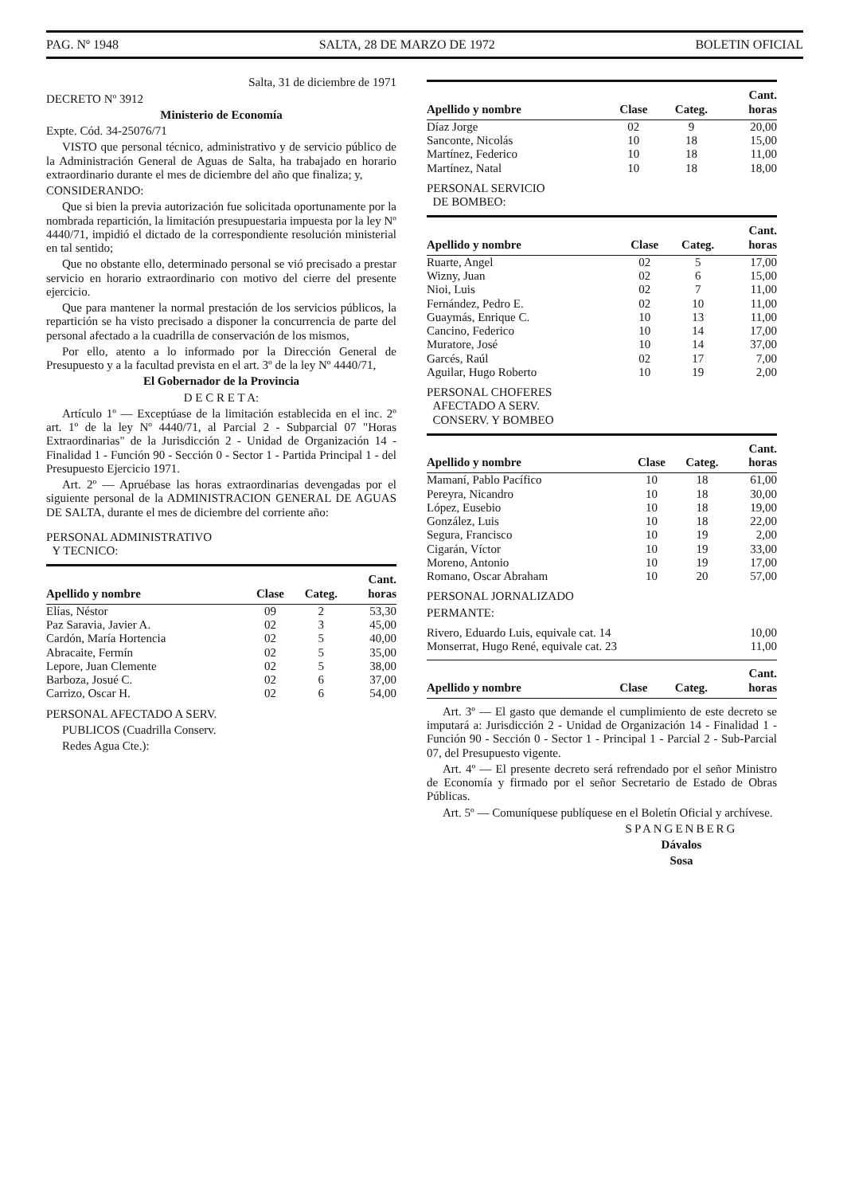PAG. Nº 1948 SALTA, 28 DE MARZO DE 1972 BOLETIN OFICIAL
Salta, 31 de diciembre de 1971
DECRETO Nº 3912
Ministerio de Economía
Expte. Cód. 34-25076/71
VISTO que personal técnico, administrativo y de servicio público de la Administración General de Aguas de Salta, ha trabajado en horario extraordinario durante el mes de diciembre del año que finaliza; y,
CONSIDERANDO:
Que si bien la previa autorización fue solicitada oportunamente por la nombrada repartición, la limitación presupuestaria impuesta por la ley Nº 4440/71, impidió el dictado de la correspondiente resolución ministerial en tal sentido;
Que no obstante ello, determinado personal se vió precisado a prestar servicio en horario extraordinario con motivo del cierre del presente ejercicio.
Que para mantener la normal prestación de los servicios públicos, la repartición se ha visto precisado a disponer la concurrencia de parte del personal afectado a la cuadrilla de conservación de los mismos,
Por ello, atento a lo informado por la Dirección General de Presupuesto y a la facultad prevista en el art. 3º de la ley Nº 4440/71,
El Gobernador de la Provincia
D E C R E T A:
Artículo 1º — Exceptúase de la limitación establecida en el inc. 2º art. 1º de la ley Nº 4440/71, al Parcial 2 - Subparcial 07 "Horas Extraordinarias" de la Jurisdicción 2 - Unidad de Organización 14 - Finalidad 1 - Función 90 - Sección 0 - Sector 1 - Partida Principal 1 - del Presupuesto Ejercicio 1971.
Art. 2º — Apruébase las horas extraordinarias devengadas por el siguiente personal de la ADMINISTRACION GENERAL DE AGUAS DE SALTA, durante el mes de diciembre del corriente año:
PERSONAL ADMINISTRATIVO
Y TECNICO:
| Apellido y nombre | Clase | Categ. | Cant. horas |
| --- | --- | --- | --- |
| Elías, Néstor | 09 | 2 | 53,30 |
| Paz Saravia, Javier A. | 02 | 3 | 45,00 |
| Cardón, María Hortencia | 02 | 5 | 40,00 |
| Abracaite, Fermín | 02 | 5 | 35,00 |
| Lepore, Juan Clemente | 02 | 5 | 38,00 |
| Barboza, Josué C. | 02 | 6 | 37,00 |
| Carrizo, Oscar H. | 02 | 6 | 54,00 |
PERSONAL AFECTADO A SERV.
PUBLICOS (Cuadrilla Conserv.
Redes Agua Cte.):
| Apellido y nombre | Clase | Categ. | Cant. horas |
| --- | --- | --- | --- |
| Díaz Jorge | 02 | 9 | 20,00 |
| Sanconte, Nicolás | 10 | 18 | 15,00 |
| Martínez, Federico | 10 | 18 | 11,00 |
| Martínez, Natal | 10 | 18 | 18,00 |
PERSONAL SERVICIO
DE BOMBEO:
| Apellido y nombre | Clase | Categ. | Cant. horas |
| --- | --- | --- | --- |
| Ruarte, Angel | 02 | 5 | 17,00 |
| Wizny, Juan | 02 | 6 | 15,00 |
| Nioi, Luis | 02 | 7 | 11,00 |
| Fernández, Pedro E. | 02 | 10 | 11,00 |
| Guaymás, Enrique C. | 10 | 13 | 11,00 |
| Cancino, Federico | 10 | 14 | 17,00 |
| Muratore, José | 10 | 14 | 37,00 |
| Garcés, Raúl | 02 | 17 | 7,00 |
| Aguilar, Hugo Roberto | 10 | 19 | 2,00 |
PERSONAL CHOFERES
AFECTADO A SERV.
CONSERV. Y BOMBEO
| Apellido y nombre | Clase | Categ. | Cant. horas |
| --- | --- | --- | --- |
| Mamaní, Pablo Pacífico | 10 | 18 | 61,00 |
| Pereyra, Nicandro | 10 | 18 | 30,00 |
| López, Eusebio | 10 | 18 | 19,00 |
| González, Luis | 10 | 18 | 22,00 |
| Segura, Francisco | 10 | 19 | 2,00 |
| Cigarán, Víctor | 10 | 19 | 33,00 |
| Moreno, Antonio | 10 | 19 | 17,00 |
| Romano, Oscar Abraham | 10 | 20 | 57,00 |
PERSONAL JORNALIZADO
PERMANTE:
| Rivero, Eduardo Luis, equivale cat. 14 | 10,00 |
| Monserrat, Hugo René, equivale cat. 23 | 11,00 |
| Apellido y nombre | Clase | Categ. | Cant. horas |
| --- | --- | --- | --- |
Art. 3º — El gasto que demande el cumplimiento de este decreto se imputará a: Jurisdicción 2 - Unidad de Organización 14 - Finalidad 1 - Función 90 - Sección 0 - Sector 1 - Principal 1 - Parcial 2 - Sub-Parcial 07, del Presupuesto vigente.
Art. 4º — El presente decreto será refrendado por el señor Ministro de Economía y firmado por el señor Secretario de Estado de Obras Públicas.
Art. 5º — Comuníquese publíquese en el Boletín Oficial y archívese.
SPANGENBERG
Dávalos
Sosa